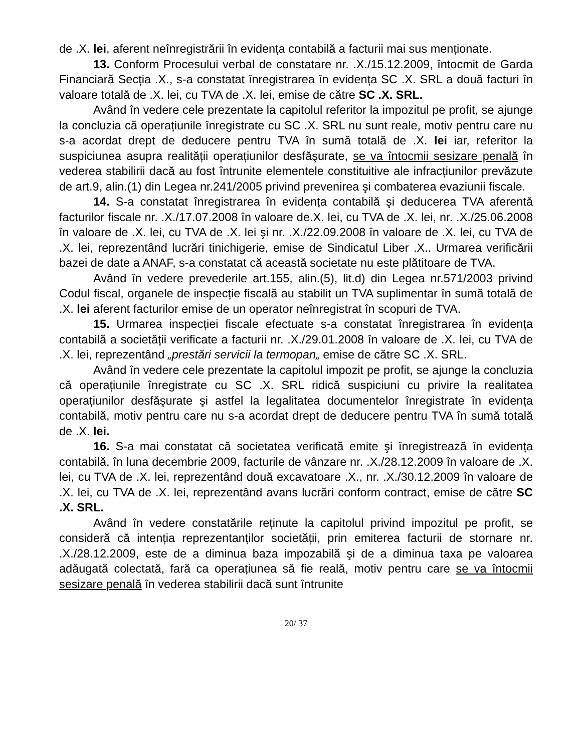de .X. lei, aferent neînregistrării în evidența contabilă a facturii mai sus menționate.
13. Conform Procesului verbal de constatare nr. .X./15.12.2009, întocmit de Garda Financiară Secția .X., s-a constatat înregistrarea în evidența SC .X. SRL a două facturi în valoare totală de .X. lei, cu TVA de .X. lei, emise de către SC .X. SRL.
Având în vedere cele prezentate la capitolul referitor la impozitul pe profit, se ajunge la concluzia că operațiunile înregistrate cu SC .X. SRL nu sunt reale, motiv pentru care nu s-a acordat drept de deducere pentru TVA în sumă totală de .X. lei iar, referitor la suspiciunea asupra realității operațiunilor desfăşurate, se va întocmii sesizare penală în vederea stabilirii dacă au fost întrunite elementele constituitive ale infracțiunilor prevăzute de art.9, alin.(1) din Legea nr.241/2005 privind prevenirea şi combaterea evaziunii fiscale.
14. S-a constatat înregistrarea în evidența contabilă şi deducerea TVA aferentă facturilor fiscale nr. .X./17.07.2008 în valoare de.X. lei, cu TVA de .X. lei, nr. .X./25.06.2008 în valoare de .X. lei, cu TVA de .X. lei şi nr. .X./22.09.2008 în valoare de .X. lei, cu TVA de .X. lei, reprezentând lucrări tinichigerie, emise de Sindicatul Liber .X.. Urmarea verificării bazei de date a ANAF, s-a constatat că această societate nu este plătitoare de TVA.
Având în vedere prevederile art.155, alin.(5), lit.d) din Legea nr.571/2003 privind Codul fiscal, organele de inspecție fiscală au stabilit un TVA suplimentar în sumă totală de .X. lei aferent facturilor emise de un operator neînregistrat în scopuri de TVA.
15. Urmarea inspecției fiscale efectuate s-a constatat înregistrarea în evidența contabilă a societății verificate a facturii nr. .X./29.01.2008 în valoare de .X. lei, cu TVA de .X. lei, reprezentând „prestări servicii la termopan„ emise de către SC .X. SRL.
Având în vedere cele prezentate la capitolul impozit pe profit, se ajunge la concluzia că operațiunile înregistrate cu SC .X. SRL ridică suspiciuni cu privire la realitatea operațiunilor desfăşurate şi astfel la legalitatea documentelor înregistrate în evidența contabilă, motiv pentru care nu s-a acordat drept de deducere pentru TVA în sumă totală de .X. lei.
16. S-a mai constatat că societatea verificată emite şi înregistrează în evidența contabilă, în luna decembrie 2009, facturile de vânzare nr. .X./28.12.2009 în valoare de .X. lei, cu TVA de .X. lei, reprezentând două excavatoare .X., nr. .X./30.12.2009 în valoare de .X. lei, cu TVA de .X. lei, reprezentând avans lucrări conform contract, emise de către SC .X. SRL.
Având în vedere constatările reținute la capitolul privind impozitul pe profit, se consideră că intenția reprezentanților societății, prin emiterea facturii de stornare nr. .X./28.12.2009, este de a diminua baza impozabilă şi de a diminua taxa pe valoarea adăugată colectată, fară ca operațiunea să fie reală, motiv pentru care se va întocmii sesizare penală în vederea stabilirii dacă sunt întrunite
20/ 37